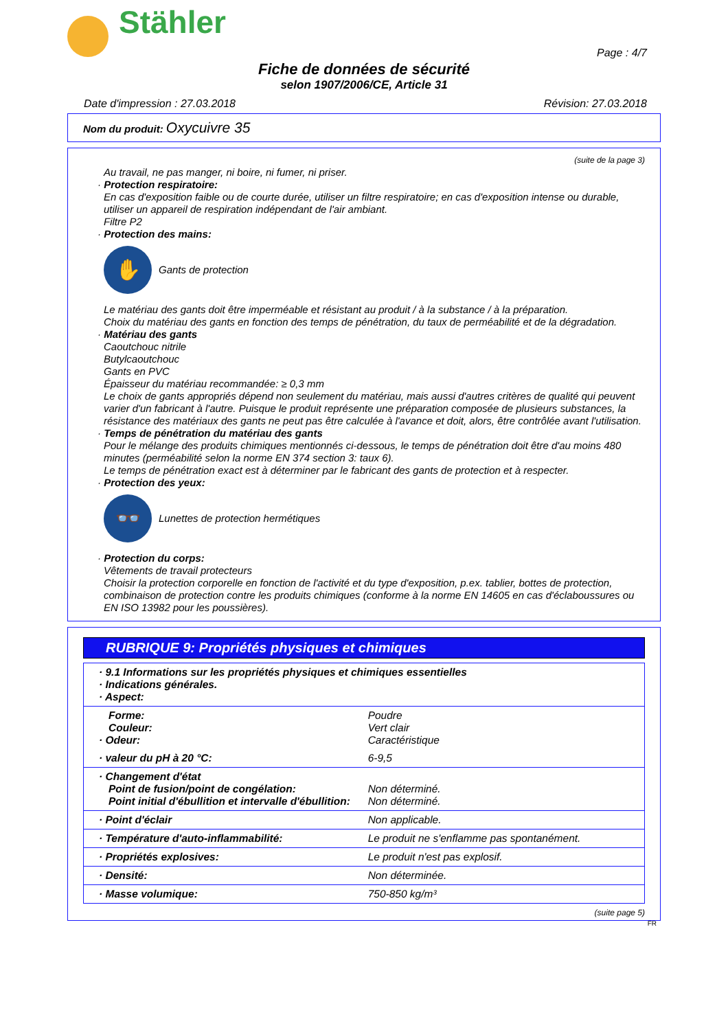Stähler
Page : 4/7
Fiche de données de sécurité
selon 1907/2006/CE, Article 31
Date d'impression : 27.03.2018 Révision: 27.03.2018
Nom du produit: Oxycuivre 35
(suite de la page 3)
Au travail, ne pas manger, ni boire, ni fumer, ni priser.
· Protection respiratoire:
En cas d'exposition faible ou de courte durée, utiliser un filtre respiratoire; en cas d'exposition intense ou durable, utiliser un appareil de respiration indépendant de l'air ambiant.
Filtre P2
· Protection des mains:
✋
Gants de protection
Le matériau des gants doit être imperméable et résistant au produit / à la substance / à la préparation.
Choix du matériau des gants en fonction des temps de pénétration, du taux de perméabilité et de la dégradation.
· Matériau des gants
Caoutchouc nitrile
Butylcaoutchouc
Gants en PVC
Épaisseur du matériau recommandée: ≥ 0,3 mm
Le choix de gants appropriés dépend non seulement du matériau, mais aussi d'autres critères de qualité qui peuvent varier d'un fabricant à l'autre. Puisque le produit représente une préparation composée de plusieurs substances, la résistance des matériaux des gants ne peut pas être calculée à l'avance et doit, alors, être contrôlée avant l'utilisation.
· Temps de pénétration du matériau des gants
Pour le mélange des produits chimiques mentionnés ci-dessous, le temps de pénétration doit être d'au moins 480 minutes (perméabilité selon la norme EN 374 section 3: taux 6).
Le temps de pénétration exact est à déterminer par le fabricant des gants de protection et à respecter.
· Protection des yeux:
👓
Lunettes de protection hermétiques
· Protection du corps:
Vêtements de travail protecteurs
Choisir la protection corporelle en fonction de l'activité et du type d'exposition, p.ex. tablier, bottes de protection, combinaison de protection contre les produits chimiques (conforme à la norme EN 14605 en cas d'éclaboussures ou EN ISO 13982 pour les poussières).
RUBRIQUE 9: Propriétés physiques et chimiques
| · 9.1 Informations sur les propriétés physiques et chimiques essentielles · Indications générales. · Aspect: | |
| Forme: Couleur: · Odeur: | Poudre Vert clair Caractéristique |
| · valeur du pH à 20 °C: | 6-9,5 |
| · Changement d'état Point de fusion/point de congélation: Point initial d'ébullition et intervalle d'ébullition: | Non déterminé. Non déterminé. |
| · Point d'éclair | Non applicable. |
| · Température d'auto-inflammabilité: | Le produit ne s'enflamme pas spontanément. |
| · Propriétés explosives: | Le produit n'est pas explosif. |
| · Densité: | Non déterminée. |
| · Masse volumique: | 750-850 kg/m³ |
(suite page 5)
FR